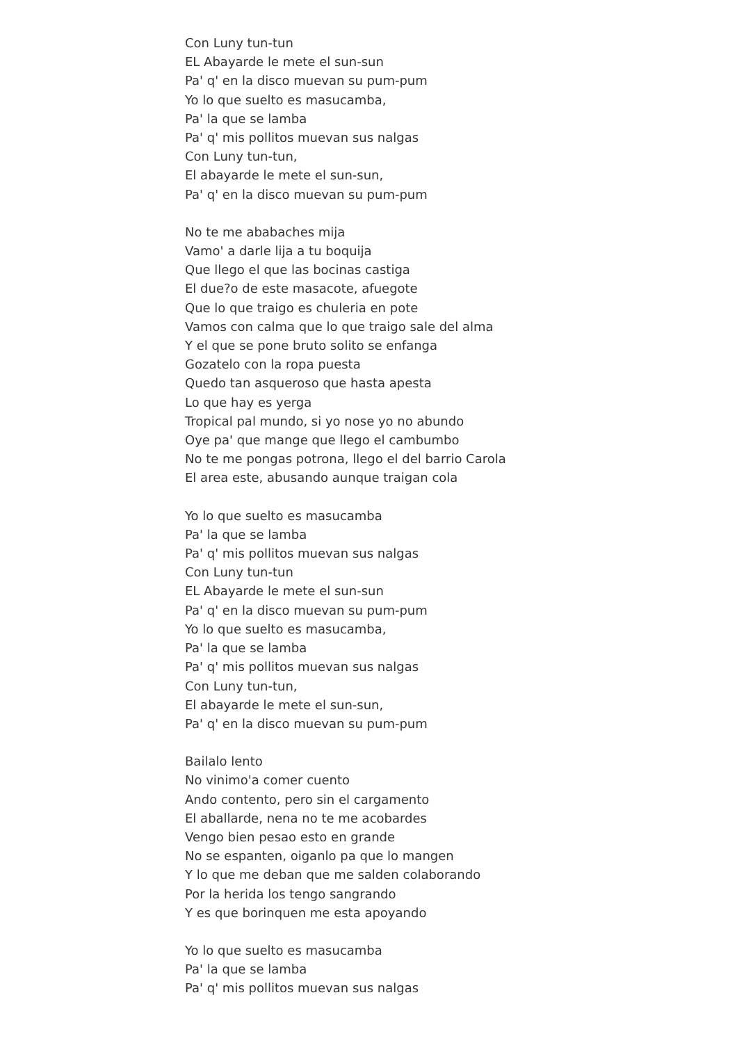Con Luny tun-tun
EL Abayarde le mete el sun-sun
Pa' q' en la disco muevan su pum-pum
Yo lo que suelto es masucamba,
Pa' la que se lamba
Pa' q' mis pollitos muevan sus nalgas
Con Luny tun-tun,
El abayarde le mete el sun-sun,
Pa' q' en la disco muevan su pum-pum
No te me ababaches mija
Vamo' a darle lija a tu boquija
Que llego el que las bocinas castiga
El due?o de este masacote, afuegote
Que lo que traigo es chuleria en pote
Vamos con calma que lo que traigo sale del alma
Y el que se pone bruto solito se enfanga
Gozatelo con la ropa puesta
Quedo tan asqueroso que hasta apesta
Lo que hay es yerga
Tropical pal mundo, si yo nose yo no abundo
Oye pa' que mange que llego el cambumbo
No te me pongas potrona, llego el del barrio Carola
El area este, abusando aunque traigan cola
Yo lo que suelto es masucamba
Pa' la que se lamba
Pa' q' mis pollitos muevan sus nalgas
Con Luny tun-tun
EL Abayarde le mete el sun-sun
Pa' q' en la disco muevan su pum-pum
Yo lo que suelto es masucamba,
Pa' la que se lamba
Pa' q' mis pollitos muevan sus nalgas
Con Luny tun-tun,
El abayarde le mete el sun-sun,
Pa' q' en la disco muevan su pum-pum
Bailalo lento
No vinimo'a comer cuento
Ando contento, pero sin el cargamento
El aballarde, nena no te me acobardes
Vengo bien pesao esto en grande
No se espanten, oiganlo pa que lo mangen
Y lo que me deban que me salden colaborando
Por la herida los tengo sangrando
Y es que borinquen me esta apoyando
Yo lo que suelto es masucamba
Pa' la que se lamba
Pa' q' mis pollitos muevan sus nalgas